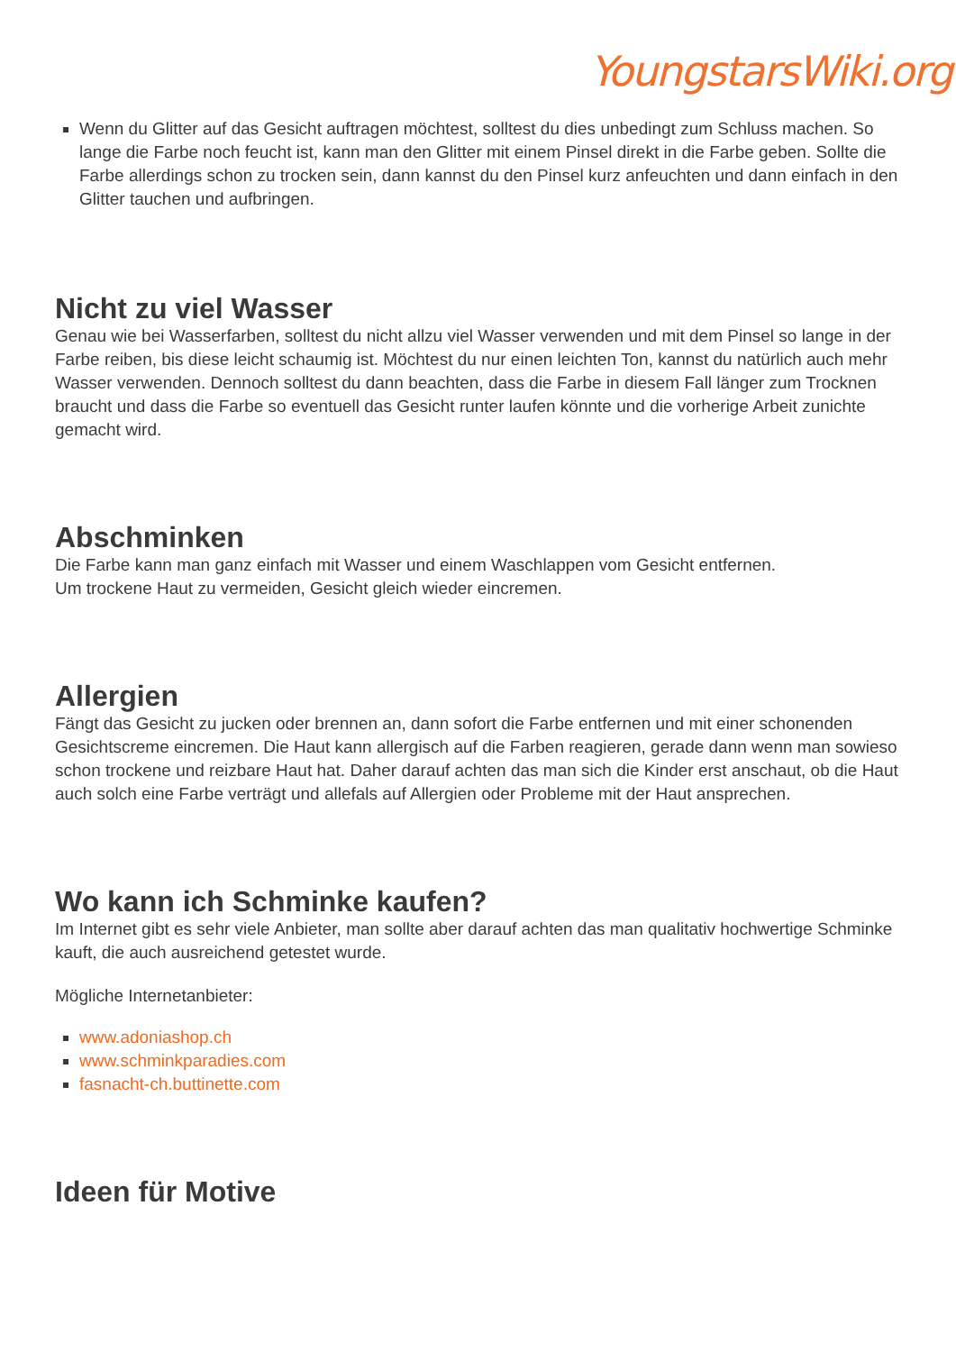YoungstarsWiki.org
Wenn du Glitter auf das Gesicht auftragen möchtest, solltest du dies unbedingt zum Schluss machen. So lange die Farbe noch feucht ist, kann man den Glitter mit einem Pinsel direkt in die Farbe geben. Sollte die Farbe allerdings schon zu trocken sein, dann kannst du den Pinsel kurz anfeuchten und dann einfach in den Glitter tauchen und aufbringen.
Nicht zu viel Wasser
Genau wie bei Wasserfarben, solltest du nicht allzu viel Wasser verwenden und mit dem Pinsel so lange in der Farbe reiben, bis diese leicht schaumig ist. Möchtest du nur einen leichten Ton, kannst du natürlich auch mehr Wasser verwenden. Dennoch solltest du dann beachten, dass die Farbe in diesem Fall länger zum Trocknen braucht und dass die Farbe so eventuell das Gesicht runter laufen könnte und die vorherige Arbeit zunichte gemacht wird.
Abschminken
Die Farbe kann man ganz einfach mit Wasser und einem Waschlappen vom Gesicht entfernen.
Um trockene Haut zu vermeiden, Gesicht gleich wieder eincremen.
Allergien
Fängt das Gesicht zu jucken oder brennen an, dann sofort die Farbe entfernen und mit einer schonenden Gesichtscreme eincremen. Die Haut kann allergisch auf die Farben reagieren, gerade dann wenn man sowieso schon trockene und reizbare Haut hat. Daher darauf achten das man sich die Kinder erst anschaut, ob die Haut auch solch eine Farbe verträgt und allefals auf Allergien oder Probleme mit der Haut ansprechen.
Wo kann ich Schminke kaufen?
Im Internet gibt es sehr viele Anbieter, man sollte aber darauf achten das man qualitativ hochwertige Schminke kauft, die auch ausreichend getestet wurde.
Mögliche Internetanbieter:
www.adoniashop.ch
www.schminkparadies.com
fasnacht-ch.buttinette.com
Ideen für Motive